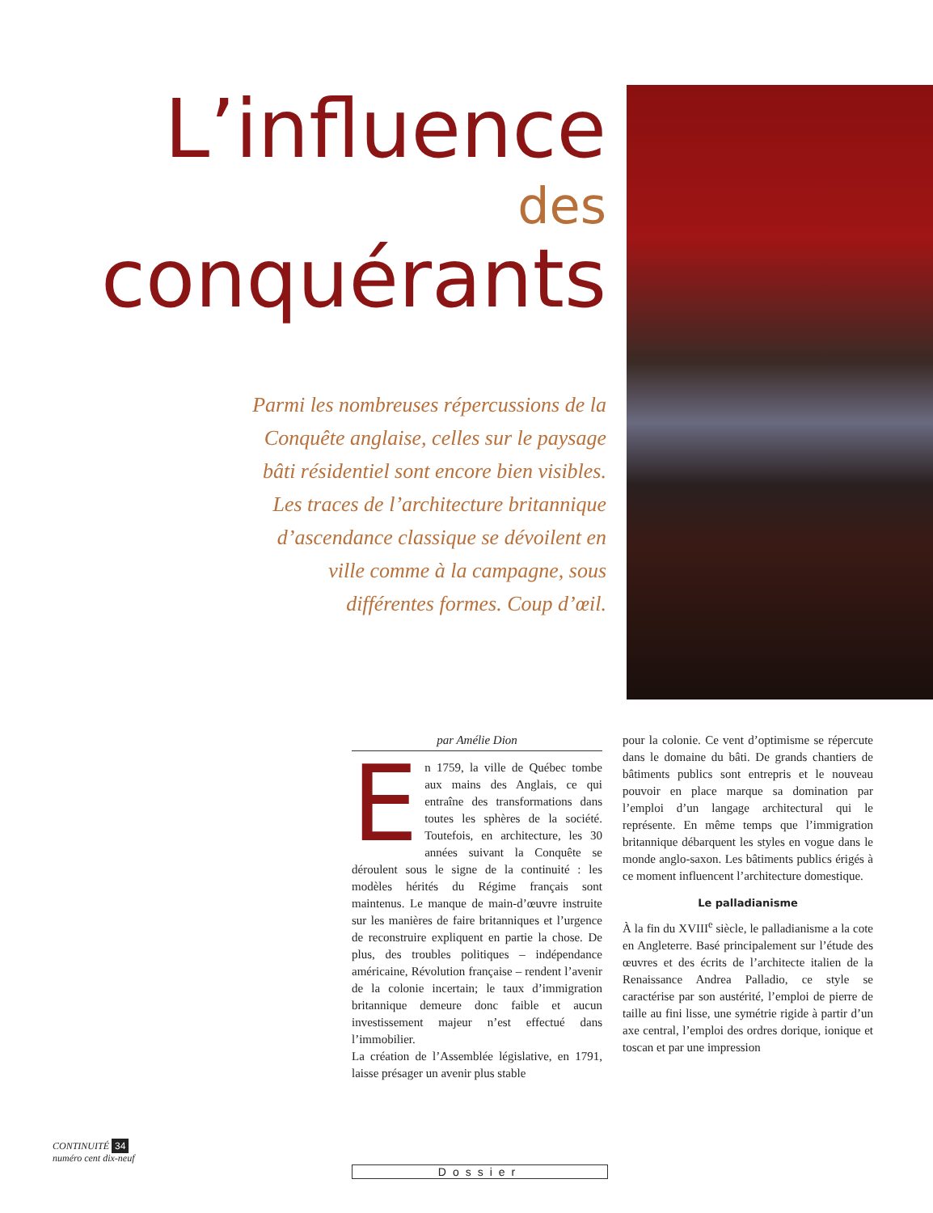L’influence
des
conquérants
Parmi les nombreuses répercussions de la Conquête anglaise, celles sur le paysage bâti résidentiel sont encore bien visibles. Les traces de l’architecture britannique d’ascendance classique se dévoilent en ville comme à la campagne, sous différentes formes. Coup d’œil.
par Amélie Dion
En 1759, la ville de Québec tombe aux mains des Anglais, ce qui entraîne des transformations dans toutes les sphères de la société. Toutefois, en architecture, les 30 années suivant la Conquête se déroulent sous le signe de la continuité : les modèles hérités du Régime français sont maintenus. Le manque de main-d’œuvre instruite sur les manières de faire britanniques et l’urgence de reconstruire expliquent en partie la chose. De plus, des troubles politiques – indépendance américaine, Révolution française – rendent l’avenir de la colonie incertain; le taux d’immigration britannique demeure donc faible et aucun investissement majeur n’est effectué dans l’immobilier.
La création de l’Assemblée législative, en 1791, laisse présager un avenir plus stable
pour la colonie. Ce vent d’optimisme se répercute dans le domaine du bâti. De grands chantiers de bâtiments publics sont entrepris et le nouveau pouvoir en place marque sa domination par l’emploi d’un langage architectural qui le représente. En même temps que l’immigration britannique débarquent les styles en vogue dans le monde anglo-saxon. Les bâtiments publics érigés à ce moment influencent l’architecture domestique.
Le palladianisme
À la fin du XVIII<sup>e</sup> siècle, le palladianisme a la cote en Angleterre. Basé principalement sur l’étude des œuvres et des écrits de l’architecte italien de la Renaissance Andrea Palladio, ce style se caractérise par son austérité, l’emploi de pierre de taille au fini lisse, une symétrie rigide à partir d’un axe central, l’emploi des ordres dorique, ionique et toscan et par une impression
CONTINUITÉ 34
numéro cent dix-neuf
Dossier